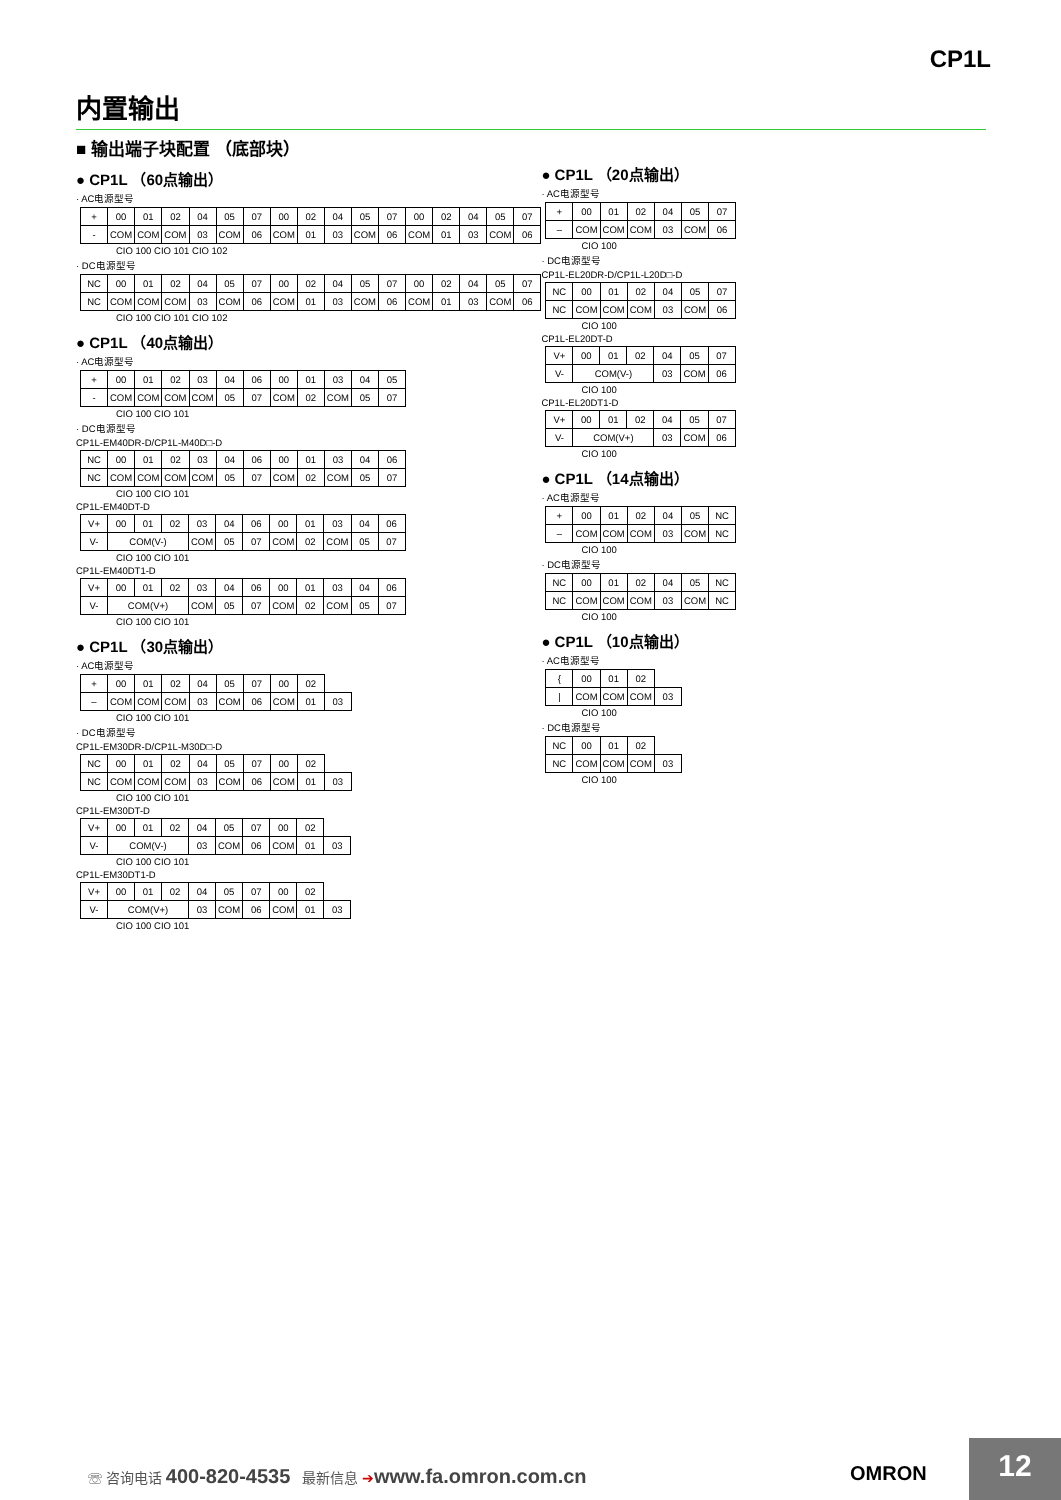CP1L
内置输出
■ 输出端子块配置 （底部块）
● CP1L （60点输出）
· AC电源型号
| + | 00 | 01 | 02 | 04 | 05 | 07 | 00 | 02 | 04 | 05 | 07 | 00 | 02 | 04 | 05 | 07 |
| - | COM | COM | COM | 03 | COM | 06 | COM | 01 | 03 | COM | 06 | COM | 01 | 03 | COM | 06 |
CIO 100 CIO 101 CIO 102
· DC电源型号
| NC | 00 | 01 | 02 | 04 | 05 | 07 | 00 | 02 | 04 | 05 | 07 | 00 | 02 | 04 | 05 | 07 |
| NC | COM | COM | COM | 03 | COM | 06 | COM | 01 | 03 | COM | 06 | COM | 01 | 03 | COM | 06 |
CIO 100 CIO 101 CIO 102
● CP1L （40点输出）
· AC电源型号
| + | 00 | 01 | 02 | 03 | 04 | 06 | 00 | 01 | 03 | 04 | 05 |
| - | COM | COM | COM | COM | 05 | 07 | COM | 02 | COM | 05 | 07 |
CIO 100 CIO 101
· DC电源型号
CP1L-EM40DR-D/CP1L-M40D□-D
| NC | 00 | 01 | 02 | 03 | 04 | 06 | 00 | 01 | 03 | 04 | 06 |
| NC | COM | COM | COM | COM | 05 | 07 | COM | 02 | COM | 05 | 07 |
CIO 100 CIO 101
CP1L-EM40DT-D
| V+ | 00 | 01 | 02 | 03 | 04 | 06 | 00 | 01 | 03 | 04 | 06 |
| V- | COM(V-) | | | COM | 05 | 07 | COM | 02 | COM | 05 | 07 |
CIO 100 CIO 101
CP1L-EM40DT1-D
| V+ | 00 | 01 | 02 | 03 | 04 | 06 | 00 | 01 | 03 | 04 | 06 |
| V- | COM(V+) | | | COM | 05 | 07 | COM | 02 | COM | 05 | 07 |
CIO 100 CIO 101
● CP1L （30点输出）
· AC电源型号
| + | 00 | 01 | 02 | 04 | 05 | 07 | 00 | 02 | |
| – | COM | COM | COM | 03 | COM | 06 | COM | 01 | 03 |
CIO 100 CIO 101
· DC电源型号
CP1L-EM30DR-D/CP1L-M30D□-D
| NC | 00 | 01 | 02 | 04 | 05 | 07 | 00 | 02 | |
| NC | COM | COM | COM | 03 | COM | 06 | COM | 01 | 03 |
CIO 100 CIO 101
CP1L-EM30DT-D
| V+ | 00 | 01 | 02 | 04 | 05 | 07 | 00 | 02 | |
| V- | COM(V-) | | | 03 | COM | 06 | COM | 01 | 03 |
CIO 100 CIO 101
CP1L-EM30DT1-D
| V+ | 00 | 01 | 02 | 04 | 05 | 07 | 00 | 02 | |
| V- | COM(V+) | | | 03 | COM | 06 | COM | 01 | 03 |
CIO 100 CIO 101
● CP1L （20点输出）
· AC电源型号
| + | 00 | 01 | 02 | 04 | 05 | 07 |
| – | COM | COM | COM | 03 | COM | 06 |
CIO 100
· DC电源型号
CP1L-EL20DR-D/CP1L-L20D□-D
| NC | 00 | 01 | 02 | 04 | 05 | 07 |
| NC | COM | COM | COM | 03 | COM | 06 |
CIO 100
CP1L-EL20DT-D
| V+ | 00 | 01 | 02 | 04 | 05 | 07 |
| V- | COM(V-) | | | 03 | COM | 06 |
CIO 100
CP1L-EL20DT1-D
| V+ | 00 | 01 | 02 | 04 | 05 | 07 |
| V- | COM(V+) | | | 03 | COM | 06 |
CIO 100
● CP1L （14点输出）
· AC电源型号
| + | 00 | 01 | 02 | 04 | 05 | NC |
| – | COM | COM | COM | 03 | COM | NC |
CIO 100
· DC电源型号
| NC | 00 | 01 | 02 | 04 | 05 | NC |
| NC | COM | COM | COM | 03 | COM | NC |
CIO 100
● CP1L （10点输出）
· AC电源型号
| { | 00 | 01 | 02 | |
| / | COM | COM | COM | 03 |
CIO 100
· DC电源型号
| NC | 00 | 01 | 02 | |
| NC | COM | COM | COM | 03 |
CIO 100
☏ 咨询电话 400-820-4535 最新信息 ➔www.fa.omron.com.cn
OMRON
12